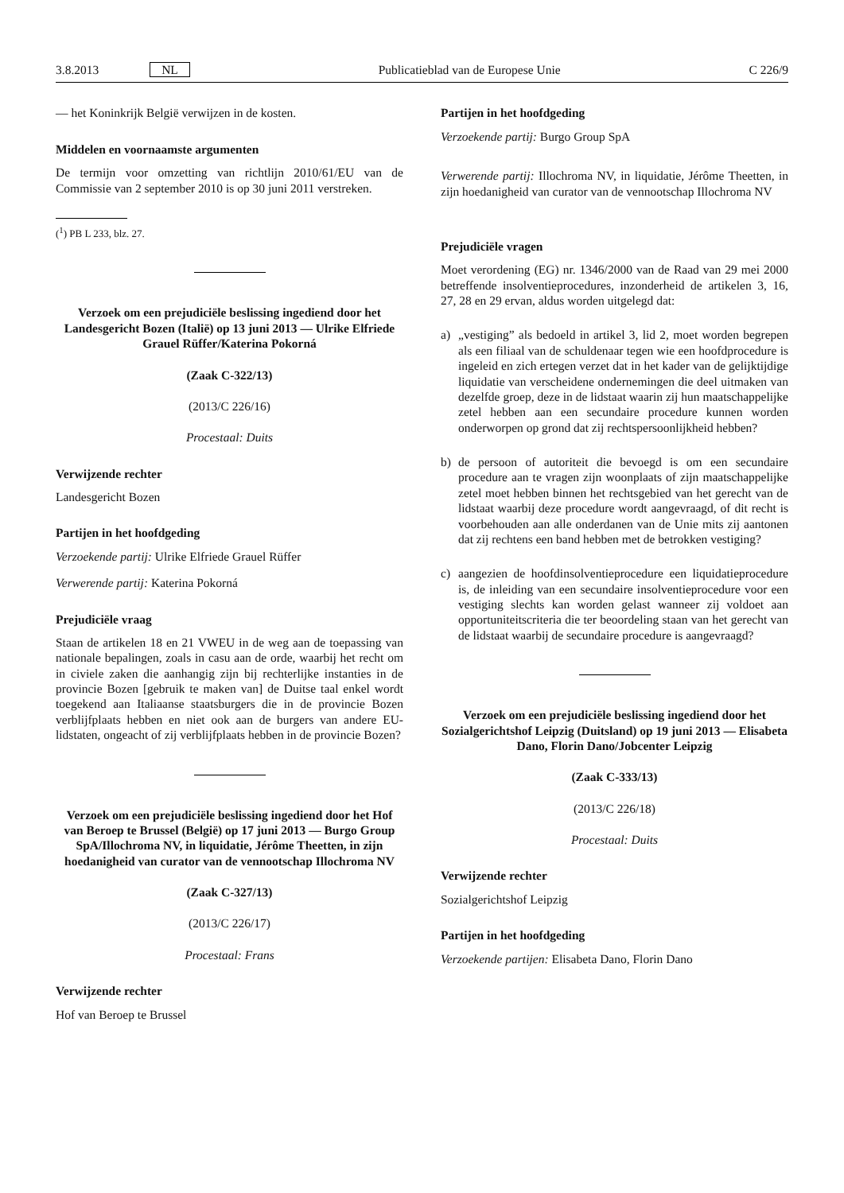3.8.2013 NL Publicatieblad van de Europese Unie C 226/9
— het Koninkrijk België verwijzen in de kosten.
Middelen en voornaamste argumenten
De termijn voor omzetting van richtlijn 2010/61/EU van de Commissie van 2 september 2010 is op 30 juni 2011 verstreken.
(<sup>1</sup>) PB L 233, blz. 27.
Verzoek om een prejudiciële beslissing ingediend door het Landesgericht Bozen (Italië) op 13 juni 2013 — Ulrike Elfriede Grauel Rüffer/Katerina Pokorná
(Zaak C-322/13)
(2013/C 226/16)
Procestaal: Duits
Verwijzende rechter
Landesgericht Bozen
Partijen in het hoofdgeding
Verzoekende partij: Ulrike Elfriede Grauel Rüffer
Verwerende partij: Katerina Pokorná
Prejudiciële vraag
Staan de artikelen 18 en 21 VWEU in de weg aan de toepassing van nationale bepalingen, zoals in casu aan de orde, waarbij het recht om in civiele zaken die aanhangig zijn bij rechterlijke instanties in de provincie Bozen [gebruik te maken van] de Duitse taal enkel wordt toegekend aan Italiaanse staatsburgers die in de provincie Bozen verblijfplaats hebben en niet ook aan de burgers van andere EU-lidstaten, ongeacht of zij verblijfplaats hebben in de provincie Bozen?
Verzoek om een prejudiciële beslissing ingediend door het Hof van Beroep te Brussel (België) op 17 juni 2013 — Burgo Group SpA/Illochroma NV, in liquidatie, Jérôme Theetten, in zijn hoedanigheid van curator van de vennootschap Illochroma NV
(Zaak C-327/13)
(2013/C 226/17)
Procestaal: Frans
Verwijzende rechter
Hof van Beroep te Brussel
Partijen in het hoofdgeding
Verzoekende partij: Burgo Group SpA
Verwerende partij: Illochroma NV, in liquidatie, Jérôme Theetten, in zijn hoedanigheid van curator van de vennootschap Illochroma NV
Prejudiciële vragen
Moet verordening (EG) nr. 1346/2000 van de Raad van 29 mei 2000 betreffende insolventieprocedures, inzonderheid de artikelen 3, 16, 27, 28 en 29 ervan, aldus worden uitgelegd dat:
a) „vestiging” als bedoeld in artikel 3, lid 2, moet worden begrepen als een filiaal van de schuldenaar tegen wie een hoofdprocedure is ingeleid en zich ertegen verzet dat in het kader van de gelijktijdige liquidatie van verscheidene ondernemingen die deel uitmaken van dezelfde groep, deze in de lidstaat waarin zij hun maatschappelijke zetel hebben aan een secundaire procedure kunnen worden onderworpen op grond dat zij rechtspersoonlijkheid hebben?
b) de persoon of autoriteit die bevoegd is om een secundaire procedure aan te vragen zijn woonplaats of zijn maatschappelijke zetel moet hebben binnen het rechtsgebied van het gerecht van de lidstaat waarbij deze procedure wordt aangevraagd, of dit recht is voorbehouden aan alle onderdanen van de Unie mits zij aantonen dat zij rechtens een band hebben met de betrokken vestiging?
c) aangezien de hoofdinsolventieprocedure een liquidatieprocedure is, de inleiding van een secundaire insolventieprocedure voor een vestiging slechts kan worden gelast wanneer zij voldoet aan opportuniteitscriteria die ter beoordeling staan van het gerecht van de lidstaat waarbij de secundaire procedure is aangevraagd?
Verzoek om een prejudiciële beslissing ingediend door het Sozialgerichtshof Leipzig (Duitsland) op 19 juni 2013 — Elisabeta Dano, Florin Dano/Jobcenter Leipzig
(Zaak C-333/13)
(2013/C 226/18)
Procestaal: Duits
Verwijzende rechter
Sozialgerichtshof Leipzig
Partijen in het hoofdgeding
Verzoekende partijen: Elisabeta Dano, Florin Dano